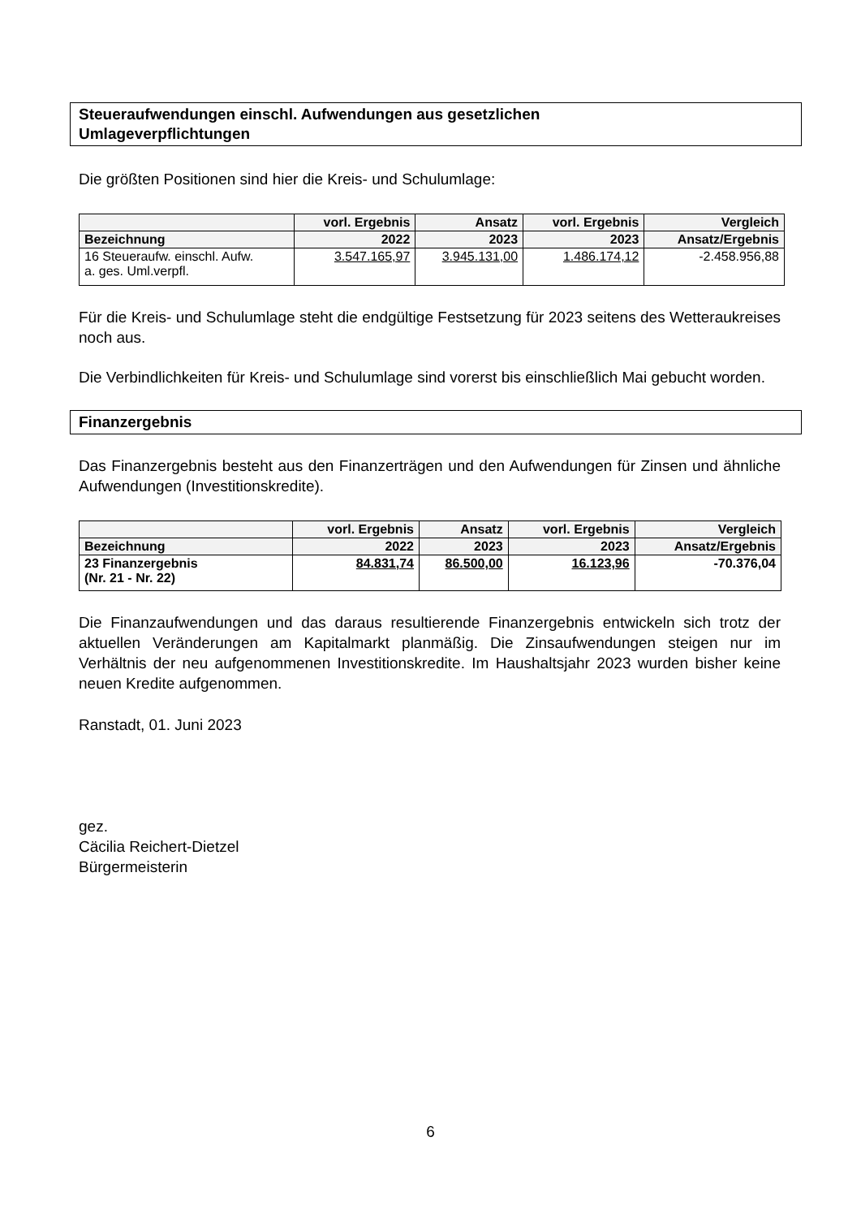Steueraufwendungen einschl. Aufwendungen aus gesetzlichen
Umlageverpflichtungen
Die größten Positionen sind hier die Kreis- und Schulumlage:
| | vorl. Ergebnis | Ansatz | vorl. Ergebnis | Vergleich |
| --- | --- | --- | --- | --- |
| Bezeichnung | 2022 | 2023 | 2023 | Ansatz/Ergebnis |
| 16 Steueraufw. einschl. Aufw. a. ges. Uml.verpfl. | 3.547.165,97 | 3.945.131,00 | 1.486.174,12 | -2.458.956,88 |
Für die Kreis- und Schulumlage steht die endgültige Festsetzung für 2023 seitens des Wetteraukreises noch aus.
Die Verbindlichkeiten für Kreis- und Schulumlage sind vorerst bis einschließlich Mai gebucht worden.
Finanzergebnis
Das Finanzergebnis besteht aus den Finanzerträgen und den Aufwendungen für Zinsen und ähnliche Aufwendungen (Investitionskredite).
| | vorl. Ergebnis | Ansatz | vorl. Ergebnis | Vergleich |
| --- | --- | --- | --- | --- |
| Bezeichnung | 2022 | 2023 | 2023 | Ansatz/Ergebnis |
| 23 Finanzergebnis (Nr. 21 - Nr. 22) | 84.831,74 | 86.500,00 | 16.123,96 | -70.376,04 |
Die Finanzaufwendungen und das daraus resultierende Finanzergebnis entwickeln sich trotz der aktuellen Veränderungen am Kapitalmarkt planmäßig. Die Zinsaufwendungen steigen nur im Verhältnis der neu aufgenommenen Investitionskredite. Im Haushaltsjahr 2023 wurden bisher keine neuen Kredite aufgenommen.
Ranstadt, 01. Juni 2023
gez.
Cäcilia Reichert-Dietzel
Bürgermeisterin
6